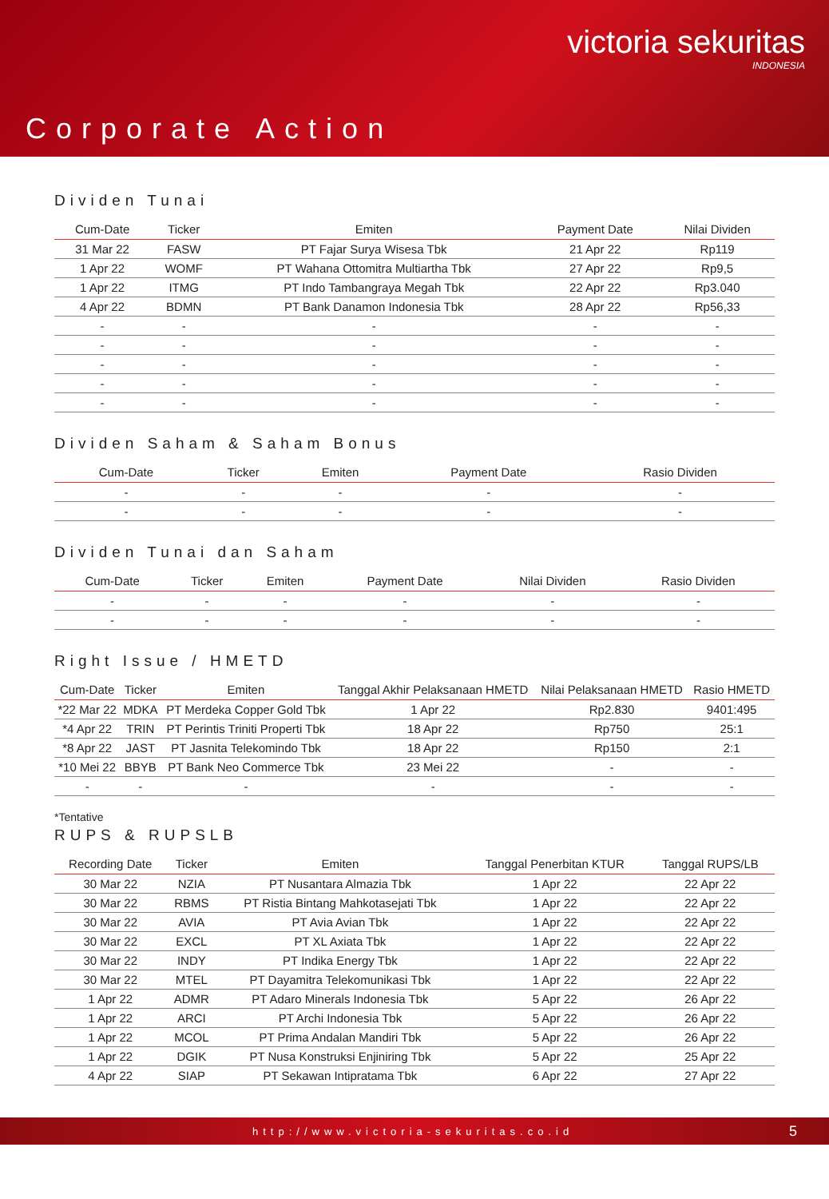victoria sekuritas
INDONESIA
Corporate Action
Dividen Tunai
| Cum-Date | Ticker | Emiten | Payment Date | Nilai Dividen |
| --- | --- | --- | --- | --- |
| 31 Mar 22 | FASW | PT Fajar Surya Wisesa Tbk | 21 Apr 22 | Rp119 |
| 1 Apr 22 | WOMF | PT Wahana Ottomitra Multiartha Tbk | 27 Apr 22 | Rp9,5 |
| 1 Apr 22 | ITMG | PT Indo Tambangraya Megah Tbk | 22 Apr 22 | Rp3.040 |
| 4 Apr 22 | BDMN | PT Bank Danamon Indonesia Tbk | 28 Apr 22 | Rp56,33 |
| - | - | - | - | - |
| - | - | - | - | - |
| - | - | - | - | - |
| - | - | - | - | - |
| - | - | - | - | - |
Dividen Saham & Saham Bonus
| Cum-Date | Ticker | Emiten | Payment Date | Rasio Dividen |
| --- | --- | --- | --- | --- |
| - | - | - | - | - |
| - | - | - | - | - |
Dividen Tunai dan Saham
| Cum-Date | Ticker | Emiten | Payment Date | Nilai Dividen | Rasio Dividen |
| --- | --- | --- | --- | --- | --- |
| - | - | - | - | - | - |
| - | - | - | - | - | - |
Right Issue / HMETD
| Cum-Date | Ticker | Emiten | Tanggal Akhir Pelaksanaan HMETD | Nilai Pelaksanaan HMETD | Rasio HMETD |
| --- | --- | --- | --- | --- | --- |
| *22 Mar 22 | MDKA | PT Merdeka Copper Gold Tbk | 1 Apr 22 | Rp2.830 | 9401:495 |
| *4 Apr 22 | TRIN | PT Perintis Triniti Properti Tbk | 18 Apr 22 | Rp750 | 25:1 |
| *8 Apr 22 | JAST | PT Jasnita Telekomindo Tbk | 18 Apr 22 | Rp150 | 2:1 |
| *10 Mei 22 | BBYB | PT Bank Neo Commerce Tbk | 23 Mei 22 | - | - |
| - | - | - | - | - | - |
*Tentative
RUPS & RUPSLB
| Recording Date | Ticker | Emiten | Tanggal Penerbitan KTUR | Tanggal RUPS/LB |
| --- | --- | --- | --- | --- |
| 30 Mar 22 | NZIA | PT Nusantara Almazia Tbk | 1 Apr 22 | 22 Apr 22 |
| 30 Mar 22 | RBMS | PT Ristia Bintang Mahkotasejati Tbk | 1 Apr 22 | 22 Apr 22 |
| 30 Mar 22 | AVIA | PT Avia Avian Tbk | 1 Apr 22 | 22 Apr 22 |
| 30 Mar 22 | EXCL | PT XL Axiata Tbk | 1 Apr 22 | 22 Apr 22 |
| 30 Mar 22 | INDY | PT Indika Energy Tbk | 1 Apr 22 | 22 Apr 22 |
| 30 Mar 22 | MTEL | PT Dayamitra Telekomunikasi Tbk | 1 Apr 22 | 22 Apr 22 |
| 1 Apr 22 | ADMR | PT Adaro Minerals Indonesia Tbk | 5 Apr 22 | 26 Apr 22 |
| 1 Apr 22 | ARCI | PT Archi Indonesia Tbk | 5 Apr 22 | 26 Apr 22 |
| 1 Apr 22 | MCOL | PT Prima Andalan Mandiri Tbk | 5 Apr 22 | 26 Apr 22 |
| 1 Apr 22 | DGIK | PT Nusa Konstruksi Enjiniring Tbk | 5 Apr 22 | 25 Apr 22 |
| 4 Apr 22 | SIAP | PT Sekawan Intipratama Tbk | 6 Apr 22 | 27 Apr 22 |
http://www.victoria-sekuritas.co.id 5